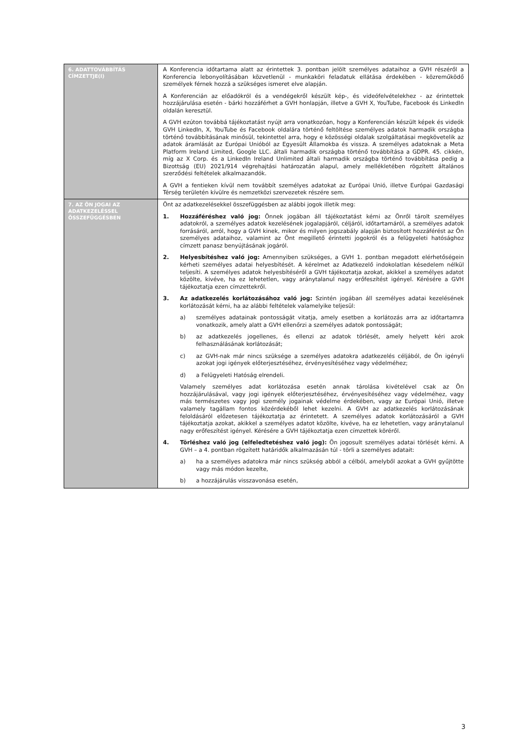| 6. ADATTOVÁBBÍTÁS CÍMZETTJE(I) | A Konferencia időtartama alatt az érintettek 3. pontban jelölt személyes adataihoz a GVH részéről a Konferencia lebonyolításában közvetlenül - munkaköri feladatuk ellátása érdekében - közreműködő személyek férnek hozzá a szükséges ismeret elve alapján. A Konferencián az előadókról és a vendégekről készült kép-, és videófelvételekhez - az érintettek hozzájárulása esetén - bárki hozzáférhet a GVH honlapján, illetve a GVH X, YouTube, Facebook és LinkedIn oldalán keresztül. A GVH ezúton továbbá tájékoztatást nyújt arra vonatkozóan, hogy a Konferencián készült képek és videók GVH LinkedIn, X, YouTube és Facebook oldalára történő feltöltése személyes adatok harmadik országba történő továbbításának minősül, tekintettel arra, hogy e közösségi oldalak szolgáltatásai megkövetelik az adatok áramlását az Európai Unióból az Egyesült Államokba és vissza. A személyes adatoknak a Meta Platform Ireland Limited, Google LLC. általi harmadik országba történő továbbítása a GDPR. 45. cikkén, míg az X Corp. és a LinkedIn Ireland Unlimited általi harmadik országba történő továbbítása pedig a Bizottság (EU) 2021/914 végrehajtási határozatán alapul, amely mellékletében rögzített általános szerződési feltételek alkalmazandók. A GVH a fentieken kívül nem továbbít személyes adatokat az Európai Unió, illetve Európai Gazdasági Térség területén kívülre és nemzetközi szervezetek részére sem. |
| 7. AZ ÖN JOGAI AZ ADATKEZELÉSSEL ÖSSZEFÜGGÉSBEN | Önt az adatkezelésekkel összefüggésben az alábbi jogok illetik meg: 1. Hozzáféréshez való jog: Önnek jogában áll tájékoztatást kérni az Önről tárolt személyes adatokról, a személyes adatok kezelésének jogalapjáról, céljáról, időtartamáról, a személyes adatok forrásáról, arról, hogy a GVH kinek, mikor és milyen jogszabály alapján biztosított hozzáférést az Ön személyes adataihoz, valamint az Önt megillető érintetti jogokról és a felügyeleti hatósághoz címzett panasz benyújtásának jogáról. 2. Helyesbítéshez való jog: Amennyiben szükséges, a GVH 1. pontban megadott elérhetőségein kérheti személyes adatai helyesbítését. A kérelmet az Adatkezelő indokolatlan késedelem nélkül teljesíti. A személyes adatok helyesbítéséről a GVH tájékoztatja azokat, akikkel a személyes adatot közölte, kivéve, ha ez lehetetlen, vagy aránytalanul nagy erőfeszítést igényel. Kérésére a GVH tájékoztatja ezen címzettekről. 3. Az adatkezelés korlátozásához való jog: Szintén jogában áll személyes adatai kezelésének korlátozását kérni, ha az alábbi feltételek valamelyike teljesül: a) személyes adatainak pontosságát vitatja, amely esetben a korlátozás arra az időtartamra vonatkozik, amely alatt a GVH ellenőrzi a személyes adatok pontosságát; b) az adatkezelés jogellenes, és ellenzi az adatok törlését, amely helyett kéri azok felhasználásának korlátozását; c) az GVH-nak már nincs szüksége a személyes adatokra adatkezelés céljából, de Ön igényli azokat jogi igények előterjesztéséhez, érvényesítéséhez vagy védelméhez; d) a Felügyeleti Hatóság elrendeli. Valamely személyes adat korlátozása esetén annak tárolása kivételével csak az Ön hozzájárulásával, vagy jogi igények előterjesztéséhez, érvényesítéséhez vagy védelméhez, vagy más természetes vagy jogi személy jogainak védelme érdekében, vagy az Európai Unió, illetve valamely tagállam fontos közérdekéből lehet kezelni. A GVH az adatkezelés korlátozásának feloldásáról előzetesen tájékoztatja az érintetett. A személyes adatok korlátozásáról a GVH tájékoztatja azokat, akikkel a személyes adatot közölte, kivéve, ha ez lehetetlen, vagy aránytalanul nagy erőfeszítést igényel. Kérésére a GVH tájékoztatja ezen címzettek köréről. 4. Törléshez való jog (elfeledtetéshez való jog): Ön jogosult személyes adatai törlését kérni. A GVH – a 4. pontban rögzített határidők alkalmazásán túl - törli a személyes adatait: a) ha a személyes adatokra már nincs szükség abból a célból, amelyből azokat a GVH gyűjtötte vagy más módon kezelte, b) a hozzájárulás visszavonása esetén, |
3